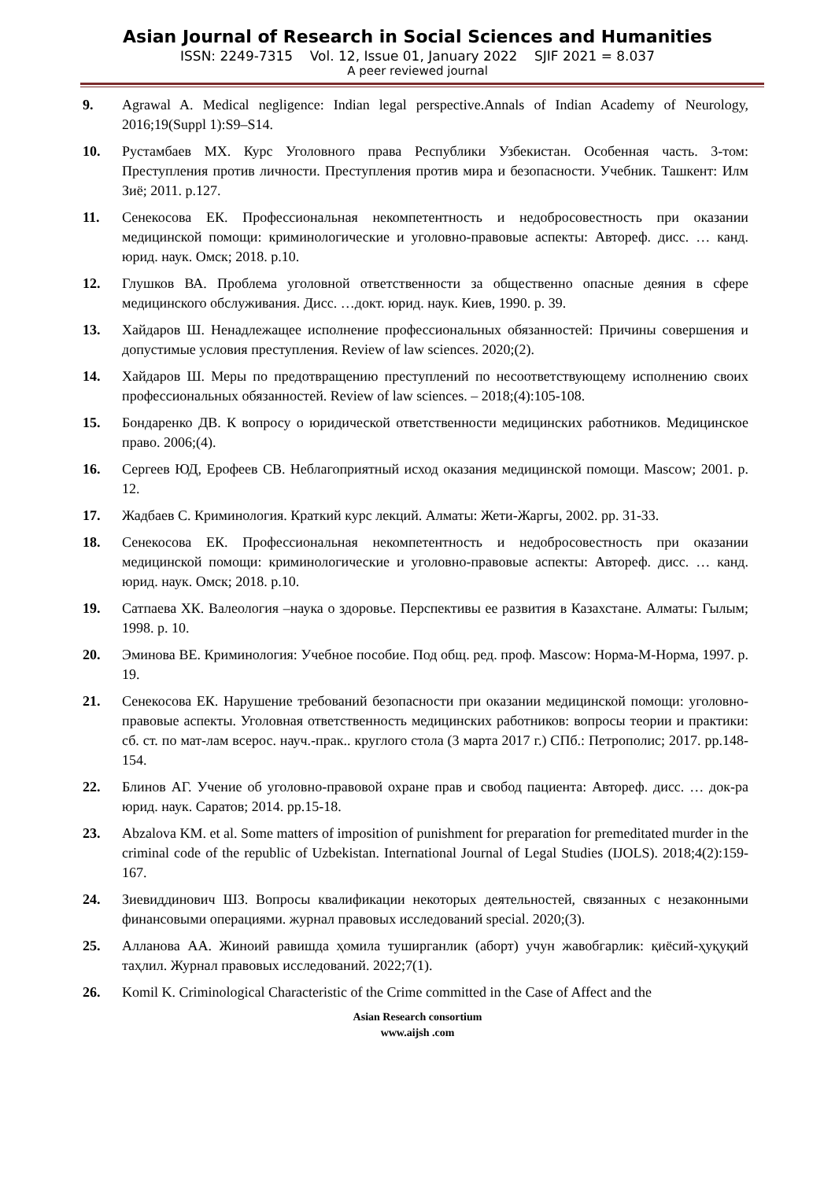Asian Journal of Research in Social Sciences and Humanities
ISSN: 2249-7315 Vol. 12, Issue 01, January 2022 SJIF 2021 = 8.037
A peer reviewed journal
9. Agrawal A. Medical negligence: Indian legal perspective.Annals of Indian Academy of Neurology, 2016;19(Suppl 1):S9–S14.
10. Рустамбаев МХ. Курс Уголовного права Республики Узбекистан. Особенная часть. 3-том: Преступления против личности. Преступления против мира и безопасности. Учебник. Ташкент: Илм Зиё; 2011. р.127.
11. Сенекосова ЕК. Профессиональная некомпетентность и недобросовестность при оказании медицинской помощи: криминологические и уголовно-правовые аспекты: Автореф. дисс. … канд. юрид. наук. Омск; 2018. р.10.
12. Глушков ВА. Проблема уголовной ответственности за общественно опасные деяния в сфере медицинского обслуживания. Дисс. …докт. юрид. наук. Киев, 1990. р. 39.
13. Хайдаров Ш. Ненадлежащее исполнение профессиональных обязанностей: Причины совершения и допустимые условия преступления. Review of law sciences. 2020;(2).
14. Хайдаров Ш. Меры по предотвращению преступлений по несоответствующему исполнению своих профессиональных обязанностей. Review of law sciences. – 2018;(4):105-108.
15. Бондаренко ДВ. К вопросу о юридической ответственности медицинских работников. Медицинское право. 2006;(4).
16. Сергеев ЮД, Ерофеев СВ. Неблагоприятный исход оказания медицинской помощи. Mascow; 2001. р. 12.
17. Жадбаев С. Криминология. Краткий курс лекций. Алматы: Жети-Жаргы, 2002. рр. 31-33.
18. Сенекосова ЕК. Профессиональная некомпетентность и недобросовестность при оказании медицинской помощи: криминологические и уголовно-правовые аспекты: Автореф. дисс. … канд. юрид. наук. Омск; 2018. р.10.
19. Сатпаева ХК. Валеология –наука о здоровье. Перспективы ее развития в Казахстане. Алматы: Гылым; 1998. р. 10.
20. Эминова ВЕ. Криминология: Учебное пособие. Под общ. ред. проф. Mascow: Норма-М-Норма, 1997. р. 19.
21. Сенекосова ЕК. Нарушение требований безопасности при оказании медицинской помощи: уголовно-правовые аспекты. Уголовная ответственность медицинских работников: вопросы теории и практики: сб. ст. по мат-лам всерос. науч.-прак.. круглого стола (3 марта 2017 г.) СПб.: Петрополис; 2017. рр.148-154.
22. Блинов АГ. Учение об уголовно-правовой охране прав и свобод пациента: Автореф. дисс. … док-ра юрид. наук. Саратов; 2014. рр.15-18.
23. Abzalova KM. et al. Some matters of imposition of punishment for preparation for premeditated murder in the criminal code of the republic of Uzbekistan. International Journal of Legal Studies (IJOLS). 2018;4(2):159-167.
24. Зиевиддинович ШЗ. Вопросы квалификации некоторых деятельностей, связанных с незаконными финансовыми операциями. журнал правовых исследований special. 2020;(3).
25. Алланова АА. Жиноий равишда ҳомила туширганлик (аборт) учун жавобгарлик: қиёсий-ҳуқуқий таҳлил. Журнал правовых исследований. 2022;7(1).
26. Komil K. Criminological Characteristic of the Crime committed in the Case of Affect and the
Asian Research consortium
www.aijsh .com